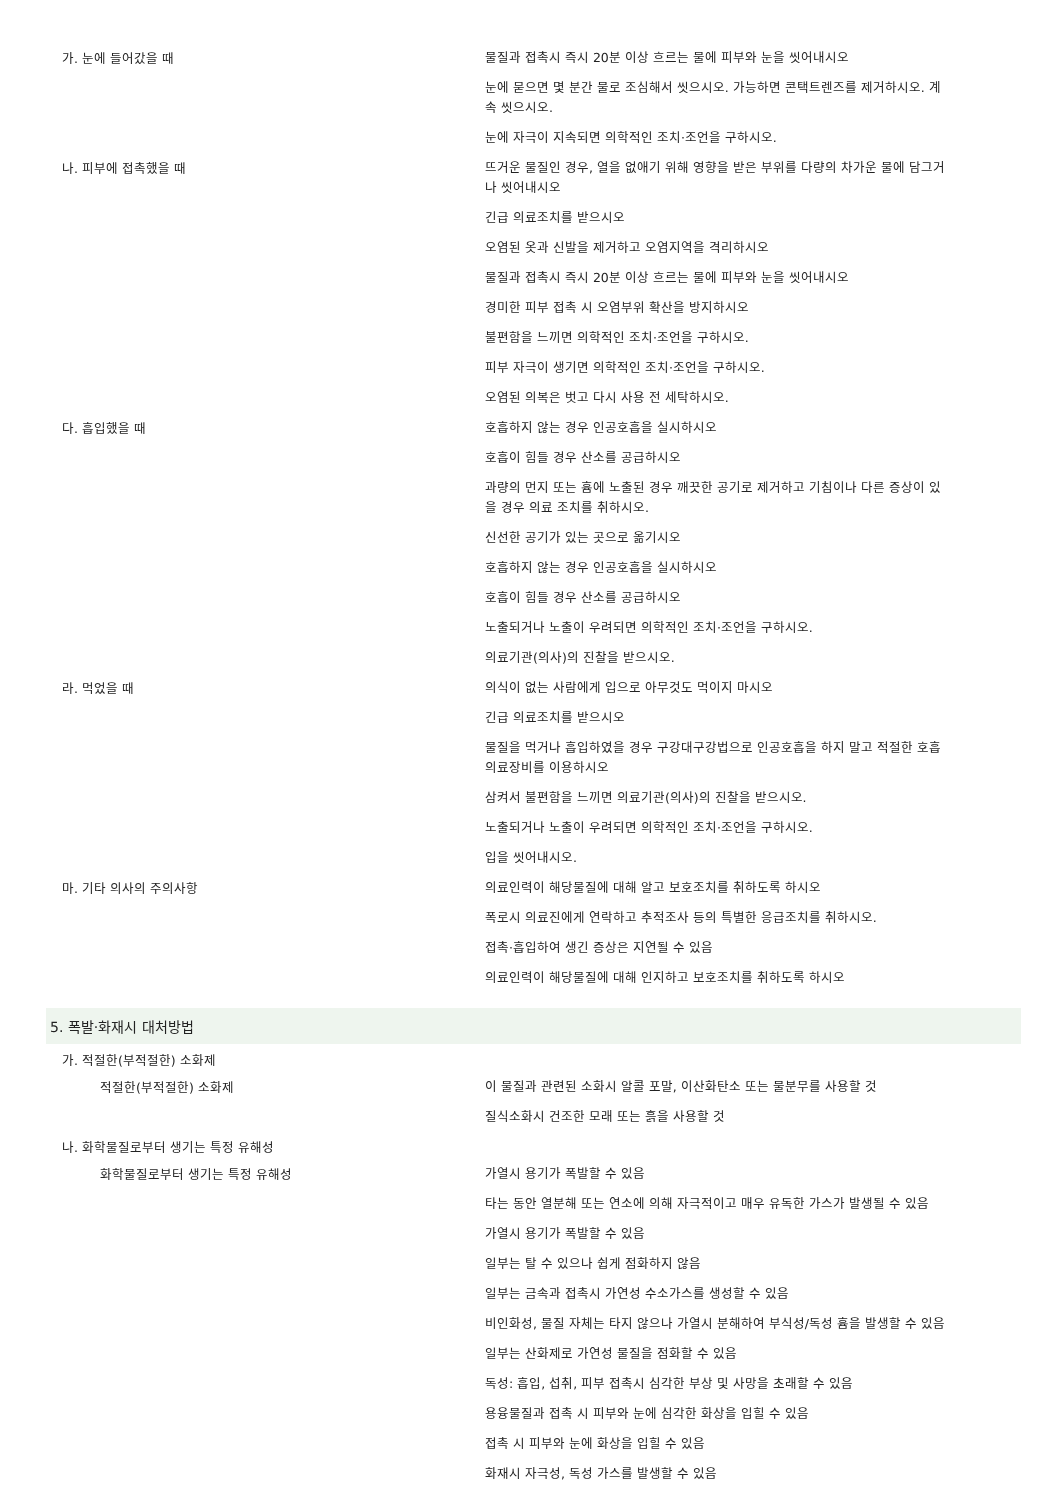| 가. 눈에 들어갔을 때 | 물질과 접촉시 즉시 20분 이상 흐르는 물에 피부와 눈을 씻어내시오 눈에 묻으면 몇 분간 물로 조심해서 씻으시오. 가능하면 콘택트렌즈를 제거하시오. 계속 씻으시오. 눈에 자극이 지속되면 의학적인 조치·조언을 구하시오. |
| 나. 피부에 접촉했을 때 | 뜨거운 물질인 경우, 열을 없애기 위해 영향을 받은 부위를 다량의 차가운 물에 담그거나 씻어내시오 긴급 의료조치를 받으시오 오염된 옷과 신발을 제거하고 오염지역을 격리하시오 물질과 접촉시 즉시 20분 이상 흐르는 물에 피부와 눈을 씻어내시오 경미한 피부 접촉 시 오염부위 확산을 방지하시오 불편함을 느끼면 의학적인 조치·조언을 구하시오. 피부 자극이 생기면 의학적인 조치·조언을 구하시오. 오염된 의복은 벗고 다시 사용 전 세탁하시오. |
| 다. 흡입했을 때 | 호흡하지 않는 경우 인공호흡을 실시하시오 호흡이 힘들 경우 산소를 공급하시오 과량의 먼지 또는 흄에 노출된 경우 깨끗한 공기로 제거하고 기침이나 다른 증상이 있을 경우 의료 조치를 취하시오. 신선한 공기가 있는 곳으로 옮기시오 호흡하지 않는 경우 인공호흡을 실시하시오 호흡이 힘들 경우 산소를 공급하시오 노출되거나 노출이 우려되면 의학적인 조치·조언을 구하시오. 의료기관(의사)의 진찰을 받으시오. |
| 라. 먹었을 때 | 의식이 없는 사람에게 입으로 아무것도 먹이지 마시오 긴급 의료조치를 받으시오 물질을 먹거나 흡입하였을 경우 구강대구강법으로 인공호흡을 하지 말고 적절한 호흡 의료장비를 이용하시오 삼켜서 불편함을 느끼면 의료기관(의사)의 진찰을 받으시오. 노출되거나 노출이 우려되면 의학적인 조치·조언을 구하시오. 입을 씻어내시오. |
| 마. 기타 의사의 주의사항 | 의료인력이 해당물질에 대해 알고 보호조치를 취하도록 하시오 폭로시 의료진에게 연락하고 추적조사 등의 특별한 응급조치를 취하시오. 접촉·흡입하여 생긴 증상은 지연될 수 있음 의료인력이 해당물질에 대해 인지하고 보호조치를 취하도록 하시오 |
| 5. 폭발·화재시 대처방법 | |
| 가. 적절한(부적절한) 소화제 | |
| 적절한(부적절한) 소화제 | 이 물질과 관련된 소화시 알콜 포말, 이산화탄소 또는 물분무를 사용할 것 질식소화시 건조한 모래 또는 흙을 사용할 것 |
| 나. 화학물질로부터 생기는 특정 유해성 | |
| 화학물질로부터 생기는 특정 유해성 | 가열시 용기가 폭발할 수 있음 타는 동안 열분해 또는 연소에 의해 자극적이고 매우 유독한 가스가 발생될 수 있음 가열시 용기가 폭발할 수 있음 일부는 탈 수 있으나 쉽게 점화하지 않음 일부는 금속과 접촉시 가연성 수소가스를 생성할 수 있음 비인화성, 물질 자체는 타지 않으나 가열시 분해하여 부식성/독성 흄을 발생할 수 있음 일부는 산화제로 가연성 물질을 점화할 수 있음 독성: 흡입, 섭취, 피부 접촉시 심각한 부상 및 사망을 초래할 수 있음 용융물질과 접촉 시 피부와 눈에 심각한 화상을 입힐 수 있음 접촉 시 피부와 눈에 화상을 입힐 수 있음 화재시 자극성, 독성 가스를 발생할 수 있음 |